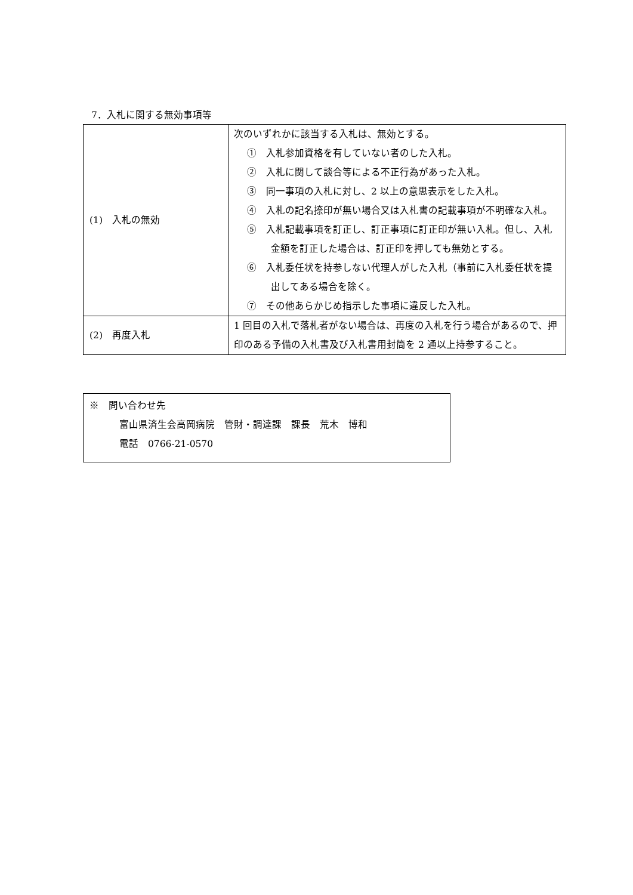7．入札に関する無効事項等
| (1) 入札の無効 | 次のいずれかに該当する入札は、無効とする。 ① 入札参加資格を有していない者のした入札。 ② 入札に関して談合等による不正行為があった入札。 ③ 同一事項の入札に対し、2 以上の意思表示をした入札。 ④ 入札の記名捺印が無い場合又は入札書の記載事項が不明確な入札。 ⑤ 入札記載事項を訂正し、訂正事項に訂正印が無い入札。但し、入札金額を訂正した場合は、訂正印を押しても無効とする。 ⑥ 入札委任状を持参しない代理人がした入札（事前に入札委任状を提出してある場合を除く。 ⑦ その他あらかじめ指示した事項に違反した入札。 |
| (2) 再度入札 | 1 回目の入札で落札者がない場合は、再度の入札を行う場合があるので、押印のある予備の入札書及び入札書用封筒を 2 通以上持参すること。 |
※　問い合わせ先
富山県済生会高岡病院　管財・調達課　課長　荒木　博和
電話　0766-21-0570